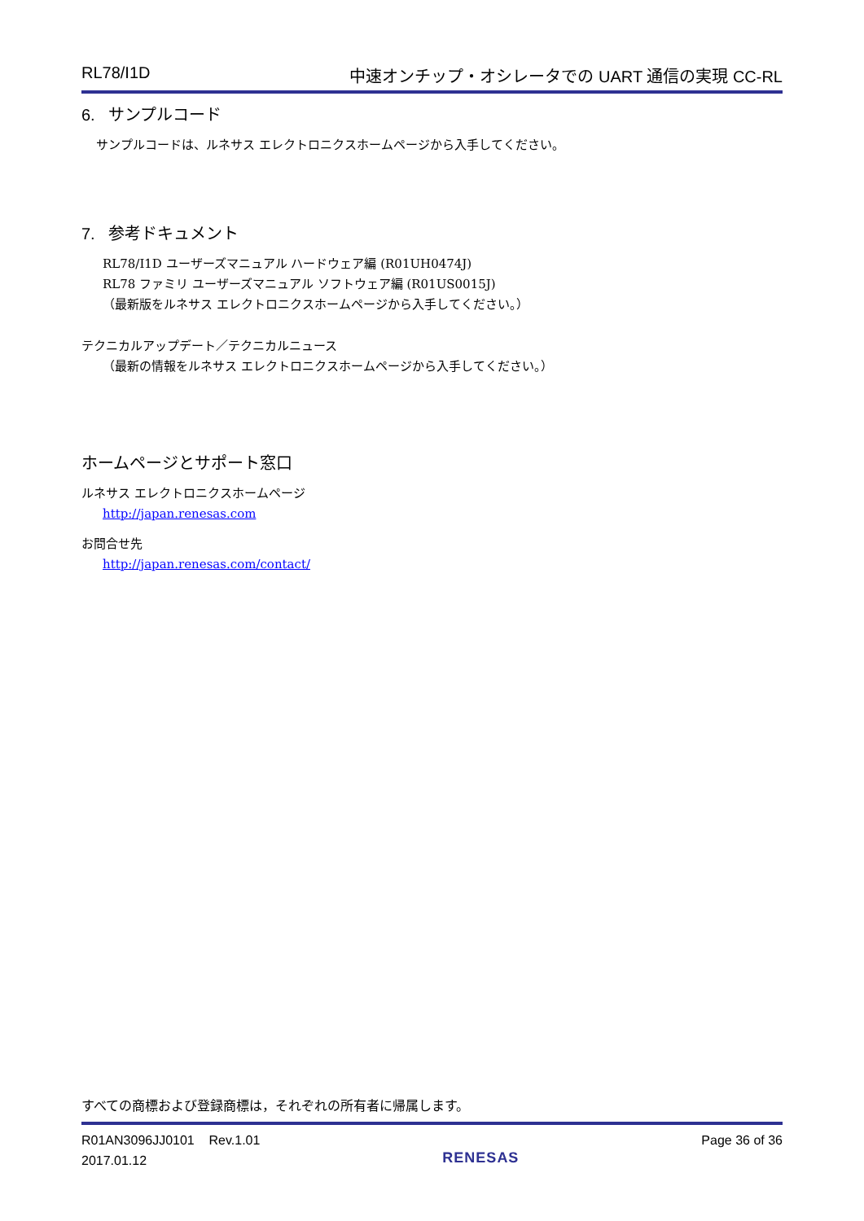RL78/I1D 中速オンチップ・オシレータでの UART 通信の実現 CC-RL
6. サンプルコード
サンプルコードは、ルネサス エレクトロニクスホームページから入手してください。
7. 参考ドキュメント
RL78/I1D ユーザーズマニュアル ハードウェア編 (R01UH0474J)
RL78 ファミリ ユーザーズマニュアル ソフトウェア編 (R01US0015J)
（最新版をルネサス エレクトロニクスホームページから入手してください。）
テクニカルアップデート／テクニカルニュース
（最新の情報をルネサス エレクトロニクスホームページから入手してください。）
ホームページとサポート窓口
ルネサス エレクトロニクスホームページ
http://japan.renesas.com
お問合せ先
http://japan.renesas.com/contact/
すべての商標および登録商標は，それぞれの所有者に帰属します。
R01AN3096JJ0101 Rev.1.01
2017.01.12
RENESAS
Page 36 of 36